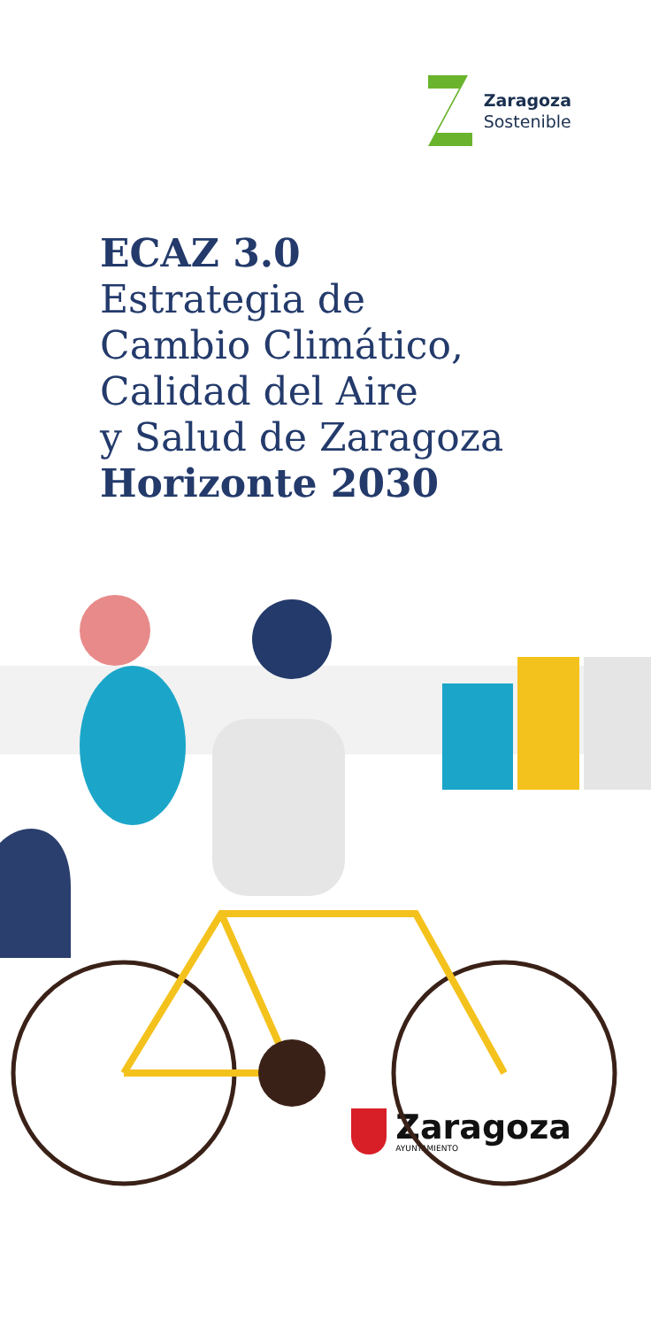Zaragoza
Sostenible
ECAZ 3.0
Estrategia de
Cambio Climático,
Calidad del Aire
y Salud de Zaragoza
Horizonte 2030
Zaragoza
AYUNTAMIENTO